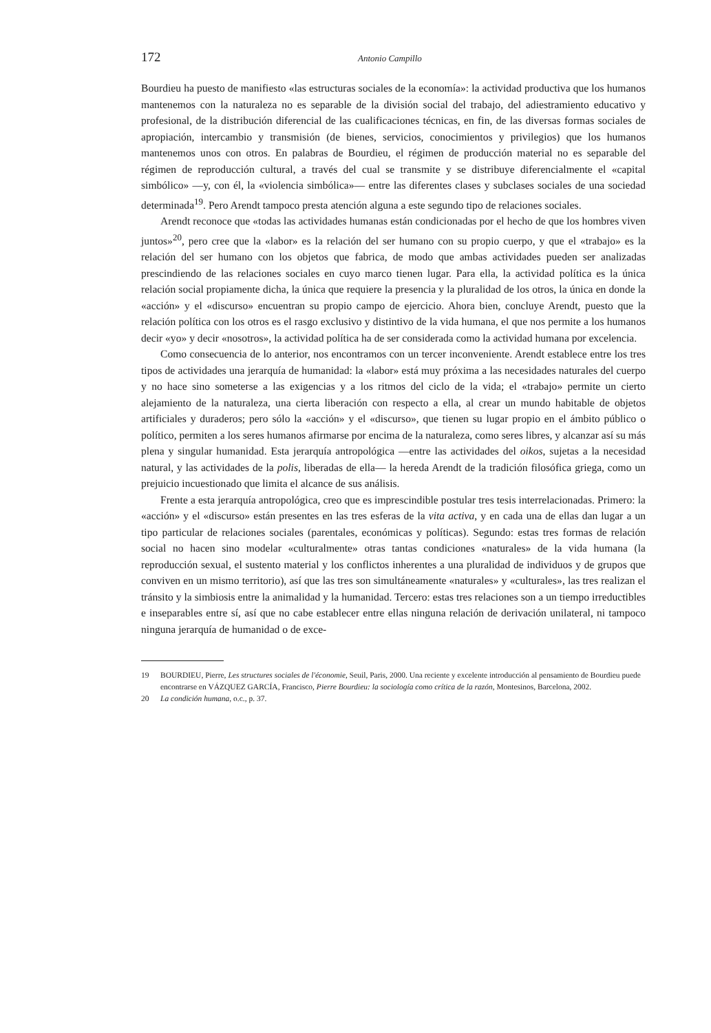172 Antonio Campillo
Bourdieu ha puesto de manifiesto «las estructuras sociales de la economía»: la actividad productiva que los humanos mantenemos con la naturaleza no es separable de la división social del trabajo, del adiestramiento educativo y profesional, de la distribución diferencial de las cualificaciones técnicas, en fin, de las diversas formas sociales de apropiación, intercambio y transmisión (de bienes, servicios, conocimientos y privilegios) que los humanos mantenemos unos con otros. En palabras de Bourdieu, el régimen de producción material no es separable del régimen de reproducción cultural, a través del cual se transmite y se distribuye diferencialmente el «capital simbólico» —y, con él, la «violencia simbólica»— entre las diferentes clases y subclases sociales de una sociedad determinada<sup>19</sup>. Pero Arendt tampoco presta atención alguna a este segundo tipo de relaciones sociales.
Arendt reconoce que «todas las actividades humanas están condicionadas por el hecho de que los hombres viven juntos»<sup>20</sup>, pero cree que la «labor» es la relación del ser humano con su propio cuerpo, y que el «trabajo» es la relación del ser humano con los objetos que fabrica, de modo que ambas actividades pueden ser analizadas prescindiendo de las relaciones sociales en cuyo marco tienen lugar. Para ella, la actividad política es la única relación social propiamente dicha, la única que requiere la presencia y la pluralidad de los otros, la única en donde la «acción» y el «discurso» encuentran su propio campo de ejercicio. Ahora bien, concluye Arendt, puesto que la relación política con los otros es el rasgo exclusivo y distintivo de la vida humana, el que nos permite a los humanos decir «yo» y decir «nosotros», la actividad política ha de ser considerada como la actividad humana por excelencia.
Como consecuencia de lo anterior, nos encontramos con un tercer inconveniente. Arendt establece entre los tres tipos de actividades una jerarquía de humanidad: la «labor» está muy próxima a las necesidades naturales del cuerpo y no hace sino someterse a las exigencias y a los ritmos del ciclo de la vida; el «trabajo» permite un cierto alejamiento de la naturaleza, una cierta liberación con respecto a ella, al crear un mundo habitable de objetos artificiales y duraderos; pero sólo la «acción» y el «discurso», que tienen su lugar propio en el ámbito público o político, permiten a los seres humanos afirmarse por encima de la naturaleza, como seres libres, y alcanzar así su más plena y singular humanidad. Esta jerarquía antropológica —entre las actividades del oikos, sujetas a la necesidad natural, y las actividades de la polis, liberadas de ella— la hereda Arendt de la tradición filosófica griega, como un prejuicio incuestionado que limita el alcance de sus análisis.
Frente a esta jerarquía antropológica, creo que es imprescindible postular tres tesis interrelacionadas. Primero: la «acción» y el «discurso» están presentes en las tres esferas de la vita activa, y en cada una de ellas dan lugar a un tipo particular de relaciones sociales (parentales, económicas y políticas). Segundo: estas tres formas de relación social no hacen sino modelar «culturalmente» otras tantas condiciones «naturales» de la vida humana (la reproducción sexual, el sustento material y los conflictos inherentes a una pluralidad de individuos y de grupos que conviven en un mismo territorio), así que las tres son simultáneamente «naturales» y «culturales», las tres realizan el tránsito y la simbiosis entre la animalidad y la humanidad. Tercero: estas tres relaciones son a un tiempo irreductibles e inseparables entre sí, así que no cabe establecer entre ellas ninguna relación de derivación unilateral, ni tampoco ninguna jerarquía de humanidad o de exce-
19 BOURDIEU, Pierre, Les structures sociales de l'économie, Seuil, Paris, 2000. Una reciente y excelente introducción al pensamiento de Bourdieu puede encontrarse en VÁZQUEZ GARCÍA, Francisco, Pierre Bourdieu: la sociología como crítica de la razón, Montesinos, Barcelona, 2002.
20 La condición humana, o.c., p. 37.